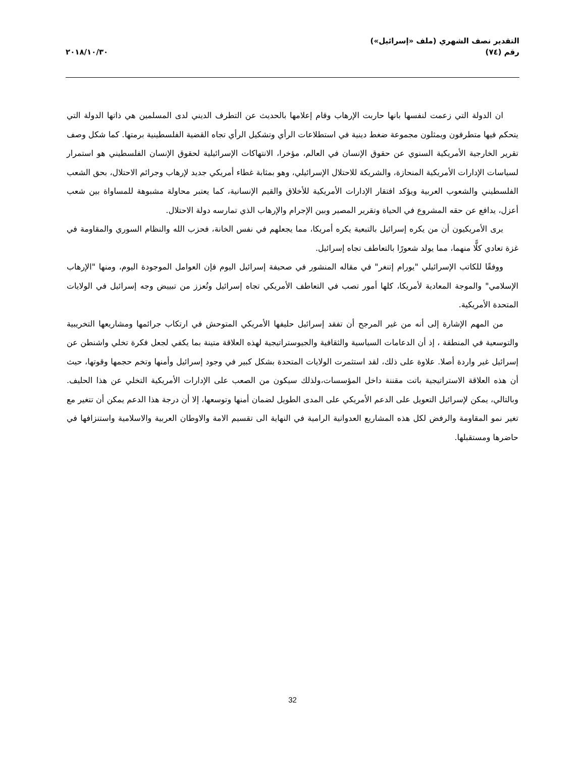التقدير نصف الشهري (ملف «إسرائيل»)
رقم (٧٤)
٢٠١٨/١٠/٣٠
ان الدولة التي زعمت لنفسها بانها حاربت الإرهاب وقام إعلامها بالحديث عن التطرف الديني لدى المسلمين هي ذاتها الدولة التي يتحكم فيها متطرفون ويمثلون مجموعة ضغط دينية في استطلاعات الرأي وتشكيل الرأي تجاه القضية الفلسطينية برمتها. كما شكل وصف تقرير الخارجية الأمريكية السنوي عن حقوق الإنسان في العالم، مؤخرا، الانتهاكات الإسرائيلية لحقوق الإنسان الفلسطيني هو استمرار لسياسات الإدارات الأمريكية المنحازة، والشريكة للاحتلال الإسرائيلي، وهو بمثابة غطاء أمريكي جديد لإرهاب وجرائم الاحتلال، بحق الشعب الفلسطيني والشعوب العربية ويؤكد افتقار الإدارات الأمريكية للأخلاق والقيم الإنسانية، كما يعتبر محاولة مشبوهة للمساواة بين شعب أعزل، يدافع عن حقه المشروع في الحياة وتقرير المصير وبين الإجرام والإرهاب الذي تمارسه دولة الاحتلال.
يرى الأمريكيون أن من يكره إسرائيل بالتبعية يكره أمريكا، مما يجعلهم في نفس الخانة، فحزب الله والنظام السوري والمقاومة في غزة تعادي كلًّا منهما، مما يولد شعورًا بالتعاطف تجاه إسرائيل.
ووفقًا للكاتب الإسرائيلي "يورام إتنغر" في مقاله المنشور في صحيفة إسرائيل اليوم فإن العوامل الموجودة اليوم، ومنها "الإرهاب الإسلامي" والموجة المعادية لأمريكا، كلها أمور تصب في التعاطف الأمريكي تجاه إسرائيل وتُعزز من تبييض وجه إسرائيل في الولايات المتحدة الأمريكية.
من المهم الإشارة إلى أنه من غير المرجح أن تفقد إسرائيل حليفها الأمريكي المتوحش في ارتكاب جرائمها ومشاريعها التخريبية والتوسعية في المنطقة ، إذ أن الدعامات السياسية والثقافية والجيوستراتيجية لهذه العلاقة متينة بما يكفي لجعل فكرة تخلي واشنطن عن إسرائيل غير واردة أصلا. علاوة على ذلك، لقد استثمرت الولايات المتحدة بشكل كبير في وجود إسرائيل وأمنها وتخم حجمها وقوتها، حيث أن هذه العلاقة الاستراتيجية باتت مقننة داخل المؤسسات،ولذلك سيكون من الصعب على الإدارات الأمريكية التخلي عن هذا الحليف. وبالتالي، يمكن لإسرائيل التعويل على الدعم الأمريكي على المدى الطويل لضمان أمنها وتوسعها، إلا أن درجة هذا الدعم يمكن أن تتغير مع تغير نمو المقاومة والرفض لكل هذه المشاريع العدوانية الرامية في النهاية الى تقسيم الامة والاوطان العربية والاسلامية واستنزافها في حاضرها ومستقبلها.
32